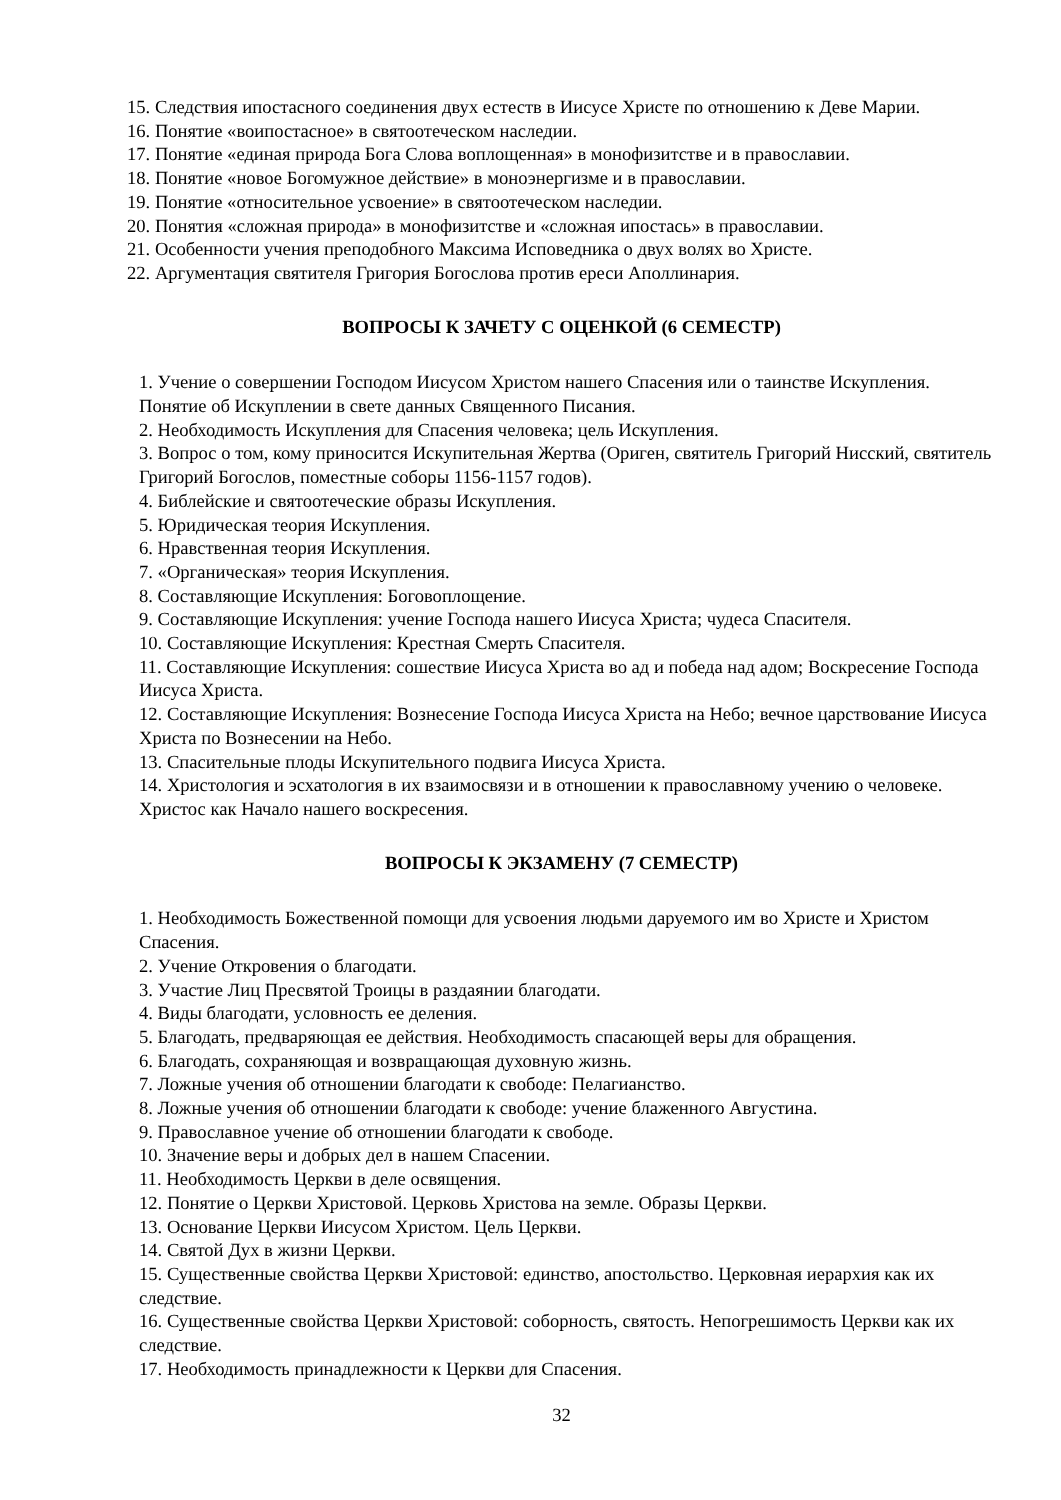15. Следствия ипостасного соединения двух естеств в Иисусе Христе по отношению к Деве Марии.
16. Понятие «воипостасное» в святоотеческом наследии.
17. Понятие «единая природа Бога Слова воплощенная» в монофизитстве и в православии.
18. Понятие «новое Богомужное действие» в моноэнергизме и в православии.
19. Понятие «относительное усвоение» в святоотеческом наследии.
20. Понятия «сложная природа» в монофизитстве и «сложная ипостась» в православии.
21. Особенности учения преподобного Максима Исповедника о двух волях во Христе.
22. Аргументация святителя Григория Богослова против ереси Аполлинария.
ВОПРОСЫ К ЗАЧЕТУ С ОЦЕНКОЙ (6 СЕМЕСТР)
1. Учение о совершении Господом Иисусом Христом нашего Спасения или о таинстве Искупления. Понятие об Искуплении в свете данных Священного Писания.
2. Необходимость Искупления для Спасения человека; цель Искупления.
3. Вопрос о том, кому приносится Искупительная Жертва (Ориген, святитель Григорий Нисский, святитель Григорий Богослов, поместные соборы 1156-1157 годов).
4. Библейские и святоотеческие образы Искупления.
5. Юридическая теория Искупления.
6. Нравственная теория Искупления.
7. «Органическая» теория Искупления.
8. Составляющие Искупления: Боговоплощение.
9. Составляющие Искупления: учение Господа нашего Иисуса Христа; чудеса Спасителя.
10. Составляющие Искупления: Крестная Смерть Спасителя.
11. Составляющие Искупления: сошествие Иисуса Христа во ад и победа над адом; Воскресение Господа Иисуса Христа.
12. Составляющие Искупления: Вознесение Господа Иисуса Христа на Небо; вечное царствование Иисуса Христа по Вознесении на Небо.
13. Спасительные плоды Искупительного подвига Иисуса Христа.
14. Христология и эсхатология в их взаимосвязи и в отношении к православному учению о человеке. Христос как Начало нашего воскресения.
ВОПРОСЫ К ЭКЗАМЕНУ (7 СЕМЕСТР)
1. Необходимость Божественной помощи для усвоения людьми даруемого им во Христе и Христом Спасения.
2. Учение Откровения о благодати.
3. Участие Лиц Пресвятой Троицы в раздаянии благодати.
4. Виды благодати, условность ее деления.
5. Благодать, предваряющая ее действия. Необходимость спасающей веры для обращения.
6. Благодать, сохраняющая и возвращающая духовную жизнь.
7. Ложные учения об отношении благодати к свободе: Пелагианство.
8. Ложные учения об отношении благодати к свободе: учение блаженного Августина.
9. Православное учение об отношении благодати к свободе.
10. Значение веры и добрых дел в нашем Спасении.
11. Необходимость Церкви в деле освящения.
12. Понятие о Церкви Христовой. Церковь Христова на земле. Образы Церкви.
13. Основание Церкви Иисусом Христом. Цель Церкви.
14. Святой Дух в жизни Церкви.
15. Существенные свойства Церкви Христовой: единство, апостольство. Церковная иерархия как их следствие.
16. Существенные свойства Церкви Христовой: соборность, святость. Непогрешимость Церкви как их следствие.
17. Необходимость принадлежности к Церкви для Спасения.
32